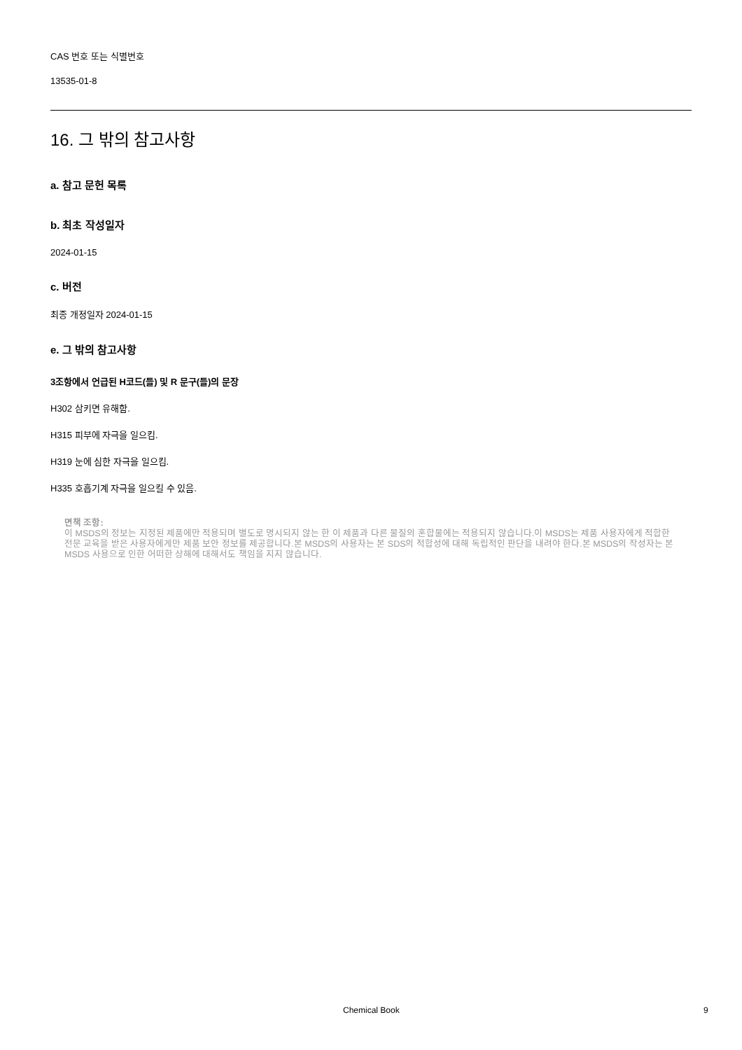CAS 번호 또는 식별번호
13535-01-8
16. 그 밖의 참고사항
a. 참고 문헌 목록
b. 최초 작성일자
2024-01-15
c. 버전
최종 개정일자 2024-01-15
e. 그 밖의 참고사항
3조항에서 언급된 H코드(들) 및 R 문구(들)의 문장
H302 삼키면 유해함.
H315 피부에 자극을 일으킴.
H319 눈에 심한 자극을 일으킴.
H335 호흡기계 자극을 일으킬 수 있음.
면책 조항:
이 MSDS의 정보는 지정된 제품에만 적용되며 별도로 명시되지 않는 한 이 제품과 다른 물질의 혼합물에는 적용되지 않습니다.이 MSDS는 제품 사용자에게 적합한 전문 교육을 받은 사용자에게만 제품 보안 정보를 제공합니다.본 MSDS의 사용자는 본 SDS의 적합성에 대해 독립적인 판단을 내려야 한다.본 MSDS의 작성자는 본 MSDS 사용으로 인한 어떠한 상해에 대해서도 책임을 지지 않습니다.
Chemical Book 9